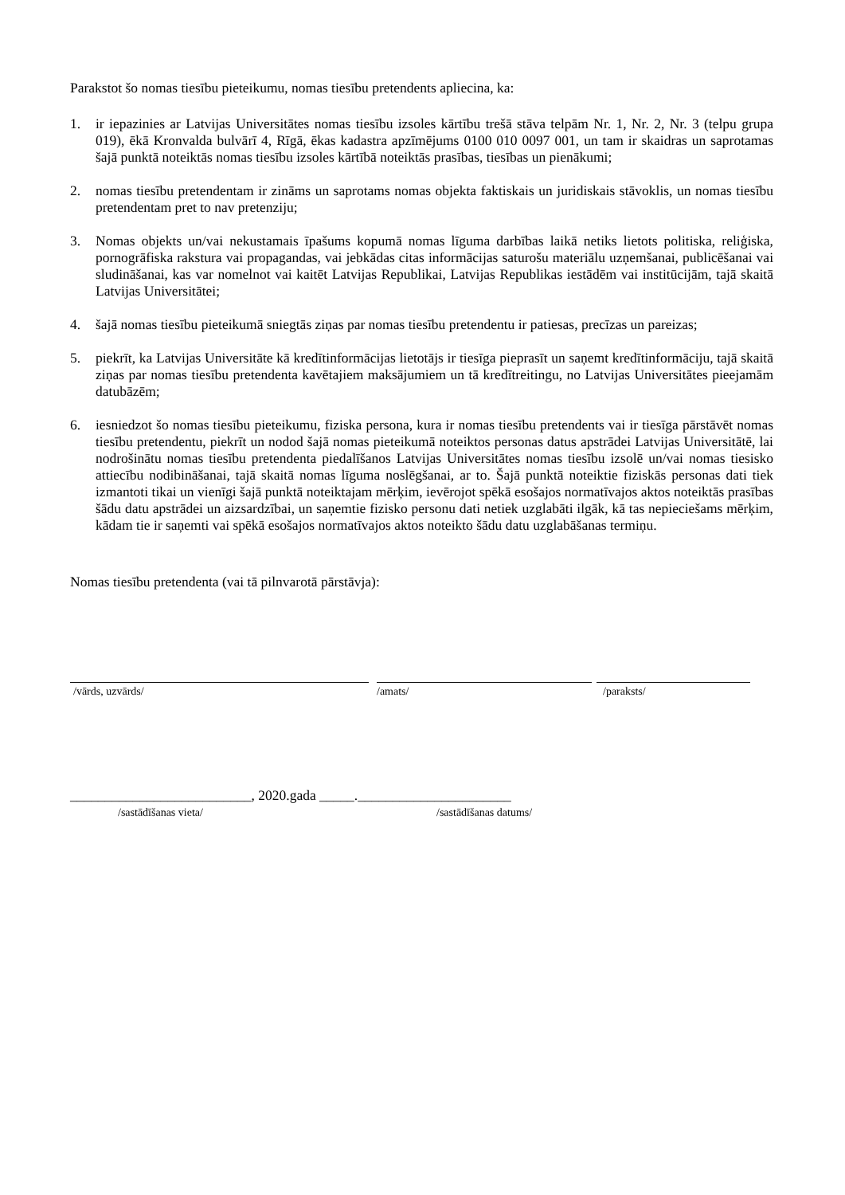Parakstot šo nomas tiesību pieteikumu, nomas tiesību pretendents apliecina, ka:
1. ir iepazinies ar Latvijas Universitātes nomas tiesību izsoles kārtību trešā stāva telpām Nr. 1, Nr. 2, Nr. 3 (telpu grupa 019), ēkā Kronvalda bulvārī 4, Rīgā, ēkas kadastra apzīmējums 0100 010 0097 001, un tam ir skaidras un saprotamas šajā punktā noteiktās nomas tiesību izsoles kārtībā noteiktās prasības, tiesības un pienākumi;
2. nomas tiesību pretendentam ir zināms un saprotams nomas objekta faktiskais un juridiskais stāvoklis, un nomas tiesību pretendentam pret to nav pretenziju;
3. Nomas objekts un/vai nekustamais īpašums kopumā nomas līguma darbības laikā netiks lietots politiska, reliģiska, pornogrāfiska rakstura vai propagandas, vai jebkādas citas informācijas saturošu materiālu uzņemšanai, publicēšanai vai sludināšanai, kas var nomelnot vai kaitēt Latvijas Republikai, Latvijas Republikas iestādēm vai institūcijām, tajā skaitā Latvijas Universitātei;
4. šajā nomas tiesību pieteikumā sniegtās ziņas par nomas tiesību pretendentu ir patiesas, precīzas un pareizas;
5. piekrīt, ka Latvijas Universitāte kā kredītinformācijas lietotājs ir tiesīga pieprasīt un saņemt kredītinformāciju, tajā skaitā ziņas par nomas tiesību pretendenta kavētajiem maksājumiem un tā kredītreitingu, no Latvijas Universitātes pieejamām datubāzēm;
6. iesniedzot šo nomas tiesību pieteikumu, fiziska persona, kura ir nomas tiesību pretendents vai ir tiesīga pārstāvēt nomas tiesību pretendentu, piekrīt un nodod šajā nomas pieteikumā noteiktos personas datus apstrādei Latvijas Universitātē, lai nodrošinātu nomas tiesību pretendenta piedalīšanos Latvijas Universitātes nomas tiesību izsolē un/vai nomas tiesisko attiecību nodibināšanai, tajā skaitā nomas līguma noslēgšanai, ar to. Šajā punktā noteiktie fiziskās personas dati tiek izmantoti tikai un vienīgi šajā punktā noteiktajam mērķim, ievērojot spēkā esošajos normatīvajos aktos noteiktās prasības šādu datu apstrādei un aizsardzībai, un saņemtie fizisko personu dati netiek uzglabāti ilgāk, kā tas nepieciešams mērķim, kādam tie ir saņemti vai spēkā esošajos normatīvajos aktos noteikto šādu datu uzglabāšanas termiņu.
Nomas tiesību pretendenta (vai tā pilnvarotā pārstāvja):
/vārds, uzvārds/ /amats/ /paraksts/
__________________________, 2020.gada _____.______________________
/sastādīšanas vieta/ /sastādīšanas datums/